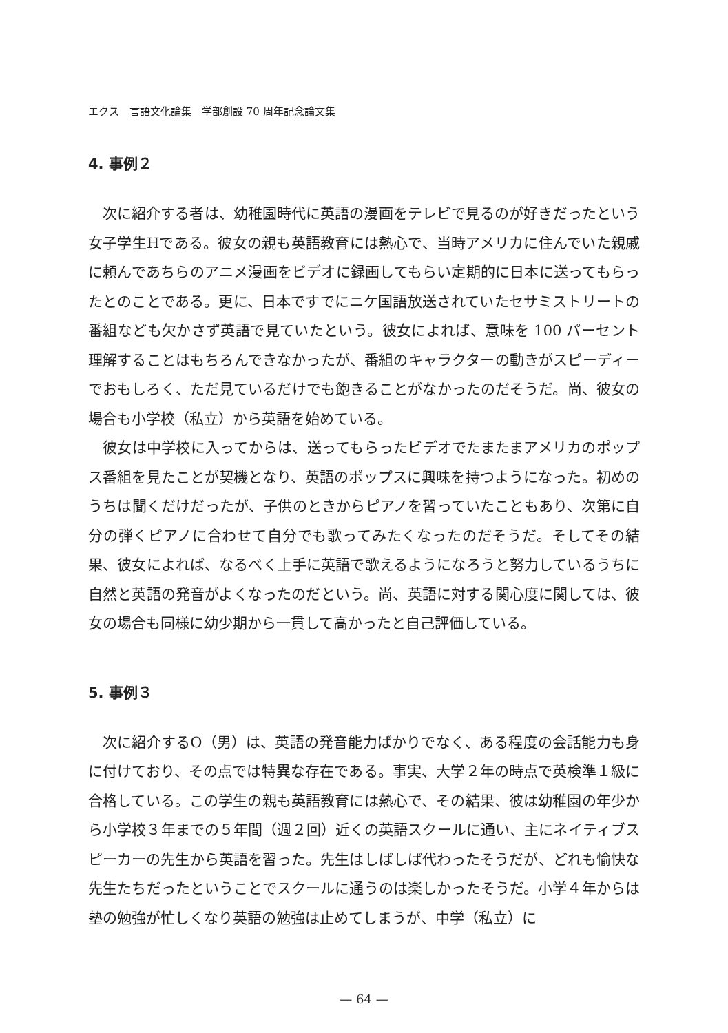エクス　言語文化論集　学部創設 70 周年記念論文集
4. 事例２
次に紹介する者は、幼稚園時代に英語の漫画をテレビで見るのが好きだったという女子学生Hである。彼女の親も英語教育には熱心で、当時アメリカに住んでいた親戚に頼んであちらのアニメ漫画をビデオに録画してもらい定期的に日本に送ってもらったとのことである。更に、日本ですでにニケ国語放送されていたセサミストリートの番組なども欠かさず英語で見ていたという。彼女によれば、意味を 100 パーセント理解することはもちろんできなかったが、番組のキャラクターの動きがスピーディーでおもしろく、ただ見ているだけでも飽きることがなかったのだそうだ。尚、彼女の場合も小学校（私立）から英語を始めている。
彼女は中学校に入ってからは、送ってもらったビデオでたまたまアメリカのポップス番組を見たことが契機となり、英語のポップスに興味を持つようになった。初めのうちは聞くだけだったが、子供のときからピアノを習っていたこともあり、次第に自分の弾くピアノに合わせて自分でも歌ってみたくなったのだそうだ。そしてその結果、彼女によれば、なるべく上手に英語で歌えるようになろうと努力しているうちに自然と英語の発音がよくなったのだという。尚、英語に対する関心度に関しては、彼女の場合も同様に幼少期から一貫して高かったと自己評価している。
5. 事例３
次に紹介するO（男）は、英語の発音能力ばかりでなく、ある程度の会話能力も身に付けており、その点では特異な存在である。事実、大学２年の時点で英検準１級に合格している。この学生の親も英語教育には熱心で、その結果、彼は幼稚園の年少から小学校３年までの５年間（週２回）近くの英語スクールに通い、主にネイティブスピーカーの先生から英語を習った。先生はしばしば代わったそうだが、どれも愉快な先生たちだったということでスクールに通うのは楽しかったそうだ。小学４年からは塾の勉強が忙しくなり英語の勉強は止めてしまうが、中学（私立）に
— 64 —